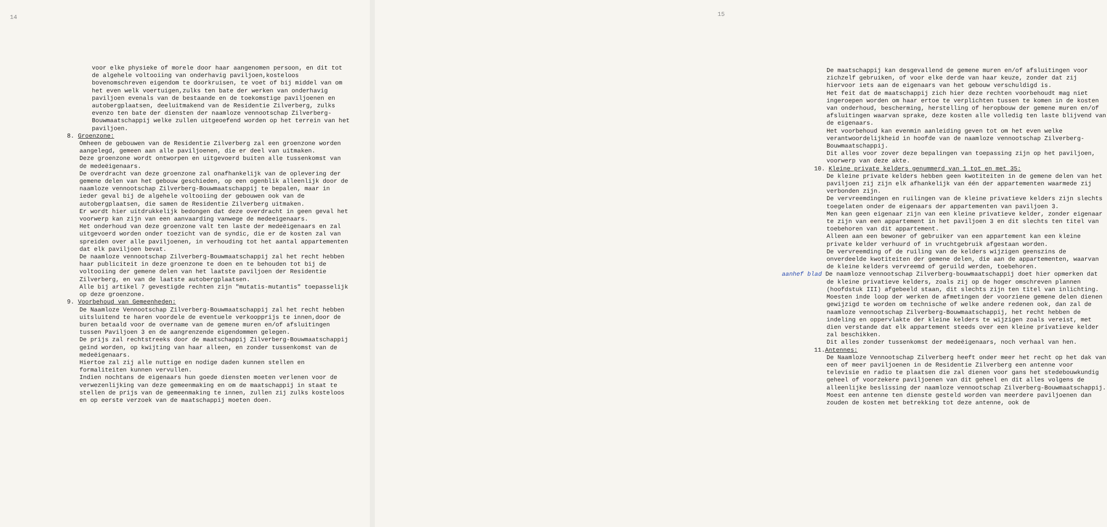14
voor elke physieke of morele door haar aangenomen persoon, en dit tot de algehele voltooiing van onderhavig paviljoen,kosteloos bovenomschreven eigendom te doorkruisen, te voet of bij middel van om het even welk voertuigen,zulks ten bate der werken van onderhavig paviljoen evenals van de bestaande en de toekomstige paviljoenen en autobergplaatsen, deeluitmakend van de Residentie Zilverberg, zulks evenzo ten bate der diensten der naamloze vennootschap Zilverberg-Bouwmaatschappij welke zullen uitgeoefend worden op het terrein van het paviljoen.
8. Groenzone:
Omheen de gebouwen van de Residentie Zilverberg zal een groenzone worden aangelegd, gemeen aan alle paviljoenen, die er deel van uitmaken.
Deze groenzone wordt ontworpen en uitgevoerd buiten alle tussenkomst van de medeëigenaars.
De overdracht van deze groenzone zal onafhankelijk van de oplevering der gemene delen van het gebouw geschieden, op een ogenblik alleenlijk door de naamloze vennootschap Zilverberg-Bouwmaatschappij te bepalen, maar in ieder geval bij de algehele voltooiing der gebouwen ook van de autobergplaatsen, die samen de Residentie Zilverberg uitmaken.
Er wordt hier uitdrukkelijk bedongen dat deze overdracht in geen geval het voorwerp kan zijn van een aanvaarding vanwege de medeeigenaars.
Het onderhoud van deze groenzone valt ten laste der medeëigenaars en zal uitgevoerd worden onder toezicht van de syndic, die er de kosten zal van spreiden over alle paviljoenen, in verhouding tot het aantal appartementen dat elk paviljoen bevat.
De naamloze vennootschap Zilverberg-Bouwmaatschappij zal het recht hebben haar publiciteit in deze groenzone te doen en te behouden tot bij de voltooiing der gemene delen van het laatste paviljoen der Residentie Zilverberg, en van de laatste autobergplaatsen.
Alle bij artikel 7 gevestigde rechten zijn "mutatis-mutantis" toepasselijk op deze groenzone.
9. Voorbehoud van Gemeenheden:
De Naamloze Vennootschap Zilverberg-Bouwmaatschappij zal het recht hebben uitsluitend te haren voordele de eventuele verkoopprijs te innen,door de buren betaald voor de overname van de gemene muren en/of afsluitingen tussen Paviljoen 3 en de aangrenzende eigendommen gelegen.
De prijs zal rechtstreeks door de maatschappij Zilverberg-Bouwmaatschappij geïnd worden, op kwijting van haar alleen, en zonder tussenkomst van de medeëigenaars.
Hiertoe zal zij alle nuttige en nodige daden kunnen stellen en formaliteiten kunnen vervullen.
Indien nochtans de eigenaars hun goede diensten moeten verlenen voor de verwezenlijking van deze gemeenmaking en om de maatschappij in staat te stellen de prijs van de gemeenmaking te innen, zullen zij zulks kosteloos en op eerste verzoek van de maatschappij moeten doen.
15
De maatschappij kan desgevallend de gemene muren en/of afsluitingen voor zichzelf gebruiken, of voor elke derde van haar keuze, zonder dat zij hiervoor iets aan de eigenaars van het gebouw verschuldigd is.
Het feit dat de maatschappij zich hier deze rechten voorbehoudt mag niet ingeroepen worden om haar ertoe te verplichten tussen te komen in de kosten van onderhoud, bescherming, herstelling of heropbouw der gemene muren en/of afsluitingen waarvan sprake, deze kosten alle volledig ten laste blijvend van de eigenaars.
Het voorbehoud kan evenmin aanleiding geven tot om het even welke verantwoordelijkheid in hoofde van de naamloze vennootschap Zilverberg-Bouwmaatschappij.
Dit alles voor zover deze bepalingen van toepassing zijn op het paviljoen, voorwerp van deze akte.
10. Kleine private kelders genummerd van 1 tot en met 35:
De kleine private kelders hebben geen kwotiteiten in de gemene delen van het paviljoen zij zijn elk afhankelijk van één der appartementen waarmede zij verbonden zijn.
De vervreemdingen en ruilingen van de kleine privatieve kelders zijn slechts toegelaten onder de eigenaars der appartementen van paviljoen 3.
Men kan geen eigenaar zijn van een kleine privatieve kelder, zonder eigenaar te zijn van een appartement in het paviljoen 3 en dit slechts ten titel van toebehoren van dit appartement.
Alleen aan een bewoner of gebruiker van een appartement kan een kleine private kelder verhuurd of in vruchtgebruik afgestaan worden.
De vervreemding of de ruiling van de kelders wijzigen geenszins de onverdeelde kwotiteiten der gemene delen, die aan de appartementen, waarvan de kleine kelders vervreemd of geruild werden, toebehoren.
aanhef blad De naamloze vennootschap Zilverberg-bouwmaatschappij doet hier opmerken dat de kleine privatieve kelders, zoals zij op de hoger omschreven plannen (hoofdstuk III) afgebeeld staan, dit slechts zijn ten titel van inlichting.
Moesten inde loop der werken de afmetingen der voorziene gemene delen dienen gewijzigd te worden om technische of welke andere redenen ook, dan zal de naamloze vennootschap Zilverberg-Bouwmaatschappij, het recht hebben de indeling en oppervlakte der kleine kelders te wijzigen zoals vereist, met dien verstande dat elk appartement steeds over een kleine privatieve kelder zal beschikken.
Dit alles zonder tussenkomst der medeëigenaars, noch verhaal van hen.
11.Antennes:
De Naamloze Vennootschap Zilverberg heeft onder meer het recht op het dak van een of meer paviljoenen in de Residentie Zilverberg een antenne voor televisie en radio te plaatsen die zal dienen voor gans het stedebouwkundig geheel of voorzekere paviljoenen van dit geheel en dit alles volgens de alleenlijke beslissing der naamloze vennootschap Zilverberg-Bouwmaatschappij.
Moest een antenne ten dienste gesteld worden van meerdere paviljoenen dan zouden de kosten met betrekking tot deze antenne, ook de